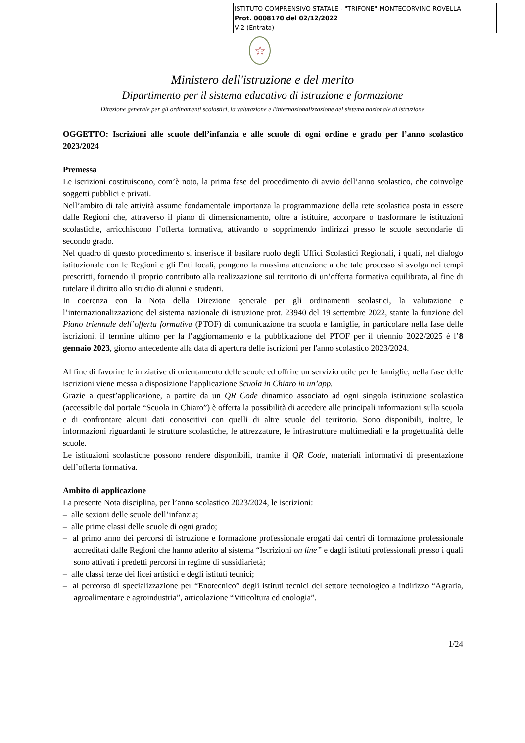ISTITUTO COMPRENSIVO STATALE - "TRIFONE"-MONTECORVINO ROVELLA
Prot. 0008170 del 02/12/2022
V-2 (Entrata)
☆
Ministero dell'istruzione e del merito
Dipartimento per il sistema educativo di istruzione e formazione
Direzione generale per gli ordinamenti scolastici, la valutazione e l'internazionalizzazione del sistema nazionale di istruzione
OGGETTO: Iscrizioni alle scuole dell’infanzia e alle scuole di ogni ordine e grado per l’anno scolastico 2023/2024
Premessa
Le iscrizioni costituiscono, com’è noto, la prima fase del procedimento di avvio dell’anno scolastico, che coinvolge soggetti pubblici e privati.
Nell’ambito di tale attività assume fondamentale importanza la programmazione della rete scolastica posta in essere dalle Regioni che, attraverso il piano di dimensionamento, oltre a istituire, accorpare o trasformare le istituzioni scolastiche, arricchiscono l’offerta formativa, attivando o sopprimendo indirizzi presso le scuole secondarie di secondo grado.
Nel quadro di questo procedimento si inserisce il basilare ruolo degli Uffici Scolastici Regionali, i quali, nel dialogo istituzionale con le Regioni e gli Enti locali, pongono la massima attenzione a che tale processo si svolga nei tempi prescritti, fornendo il proprio contributo alla realizzazione sul territorio di un’offerta formativa equilibrata, al fine di tutelare il diritto allo studio di alunni e studenti.
In coerenza con la Nota della Direzione generale per gli ordinamenti scolastici, la valutazione e l’internazionalizzazione del sistema nazionale di istruzione prot. 23940 del 19 settembre 2022, stante la funzione del Piano triennale dell’offerta formativa (PTOF) di comunicazione tra scuola e famiglie, in particolare nella fase delle iscrizioni, il termine ultimo per la l’aggiornamento e la pubblicazione del PTOF per il triennio 2022/2025 è l’8 gennaio 2023, giorno antecedente alla data di apertura delle iscrizioni per l'anno scolastico 2023/2024.
Al fine di favorire le iniziative di orientamento delle scuole ed offrire un servizio utile per le famiglie, nella fase delle iscrizioni viene messa a disposizione l’applicazione Scuola in Chiaro in un’app.
Grazie a quest’applicazione, a partire da un QR Code dinamico associato ad ogni singola istituzione scolastica (accessibile dal portale “Scuola in Chiaro”) è offerta la possibilità di accedere alle principali informazioni sulla scuola e di confrontare alcuni dati conoscitivi con quelli di altre scuole del territorio. Sono disponibili, inoltre, le informazioni riguardanti le strutture scolastiche, le attrezzature, le infrastrutture multimediali e la progettualità delle scuole.
Le istituzioni scolastiche possono rendere disponibili, tramite il QR Code, materiali informativi di presentazione dell’offerta formativa.
Ambito di applicazione
La presente Nota disciplina, per l’anno scolastico 2023/2024, le iscrizioni:
– alle sezioni delle scuole dell’infanzia;
– alle prime classi delle scuole di ogni grado;
– al primo anno dei percorsi di istruzione e formazione professionale erogati dai centri di formazione professionale accreditati dalle Regioni che hanno aderito al sistema “Iscrizioni on line” e dagli istituti professionali presso i quali sono attivati i predetti percorsi in regime di sussidiarietà;
– alle classi terze dei licei artistici e degli istituti tecnici;
– al percorso di specializzazione per “Enotecnico” degli istituti tecnici del settore tecnologico a indirizzo “Agraria, agroalimentare e agroindustria”, articolazione “Viticoltura ed enologia”.
1/24